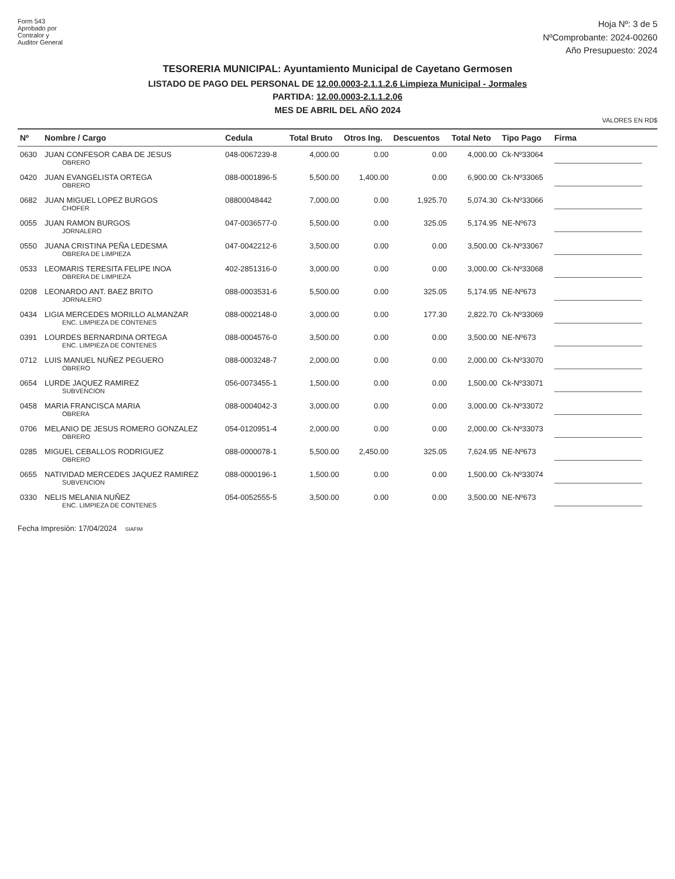Form 543
Aprobado por
Contralor y
Auditor General
Hoja Nº: 3 de 5
NºComprobante: 2024-00260
Año Presupuesto: 2024
TESORERIA MUNICIPAL: Ayuntamiento Municipal de Cayetano Germosen
LISTADO DE PAGO DEL PERSONAL DE 12.00.0003-2.1.1.2.6 Limpieza Municipal - Jormales
PARTIDA: 12.00.0003-2.1.1.2.06
MES DE ABRIL DEL AÑO 2024
VALORES EN RD$
| Nº | Nombre / Cargo | Cedula | Total Bruto | Otros Ing. | Descuentos | Total Neto | Tipo Pago | Firma |
| --- | --- | --- | --- | --- | --- | --- | --- | --- |
| 0630 | JUAN CONFESOR CABA DE JESUS OBRERO | 048-0067239-8 | 4,000.00 | 0.00 | 0.00 | 4,000.00 | Ck-Nº33064 | |
| 0420 | JUAN EVANGELISTA ORTEGA OBRERO | 088-0001896-5 | 5,500.00 | 1,400.00 | 0.00 | 6,900.00 | Ck-Nº33065 | |
| 0682 | JUAN MIGUEL LOPEZ BURGOS CHOFER | 08800048442 | 7,000.00 | 0.00 | 1,925.70 | 5,074.30 | Ck-Nº33066 | |
| 0055 | JUAN RAMON BURGOS JORNALERO | 047-0036577-0 | 5,500.00 | 0.00 | 325.05 | 5,174.95 | NE-Nº673 | |
| 0550 | JUANA CRISTINA PEÑA LEDESMA OBRERA DE LIMPIEZA | 047-0042212-6 | 3,500.00 | 0.00 | 0.00 | 3,500.00 | Ck-Nº33067 | |
| 0533 | LEOMARIS TERESITA FELIPE INOA OBRERA DE LIMPIEZA | 402-2851316-0 | 3,000.00 | 0.00 | 0.00 | 3,000.00 | Ck-Nº33068 | |
| 0208 | LEONARDO ANT. BAEZ BRITO JORNALERO | 088-0003531-6 | 5,500.00 | 0.00 | 325.05 | 5,174.95 | NE-Nº673 | |
| 0434 | LIGIA MERCEDES MORILLO ALMANZAR ENC. LIMPIEZA DE CONTENES | 088-0002148-0 | 3,000.00 | 0.00 | 177.30 | 2,822.70 | Ck-Nº33069 | |
| 0391 | LOURDES BERNARDINA ORTEGA ENC. LIMPIEZA DE CONTENES | 088-0004576-0 | 3,500.00 | 0.00 | 0.00 | 3,500.00 | NE-Nº673 | |
| 0712 | LUIS MANUEL NUÑEZ PEGUERO OBRERO | 088-0003248-7 | 2,000.00 | 0.00 | 0.00 | 2,000.00 | Ck-Nº33070 | |
| 0654 | LURDE JAQUEZ RAMIREZ SUBVENCION | 056-0073455-1 | 1,500.00 | 0.00 | 0.00 | 1,500.00 | Ck-Nº33071 | |
| 0458 | MARIA FRANCISCA MARIA OBRERA | 088-0004042-3 | 3,000.00 | 0.00 | 0.00 | 3,000.00 | Ck-Nº33072 | |
| 0706 | MELANIO DE JESUS ROMERO GONZALEZ OBRERO | 054-0120951-4 | 2,000.00 | 0.00 | 0.00 | 2,000.00 | Ck-Nº33073 | |
| 0285 | MIGUEL CEBALLOS RODRIGUEZ OBRERO | 088-0000078-1 | 5,500.00 | 2,450.00 | 325.05 | 7,624.95 | NE-Nº673 | |
| 0655 | NATIVIDAD MERCEDES JAQUEZ RAMIREZ SUBVENCION | 088-0000196-1 | 1,500.00 | 0.00 | 0.00 | 1,500.00 | Ck-Nº33074 | |
| 0330 | NELIS MELANIA NUÑEZ ENC. LIMPIEZA DE CONTENES | 054-0052555-5 | 3,500.00 | 0.00 | 0.00 | 3,500.00 | NE-Nº673 | |
Fecha Impresión: 17/04/2024 SIAFIM